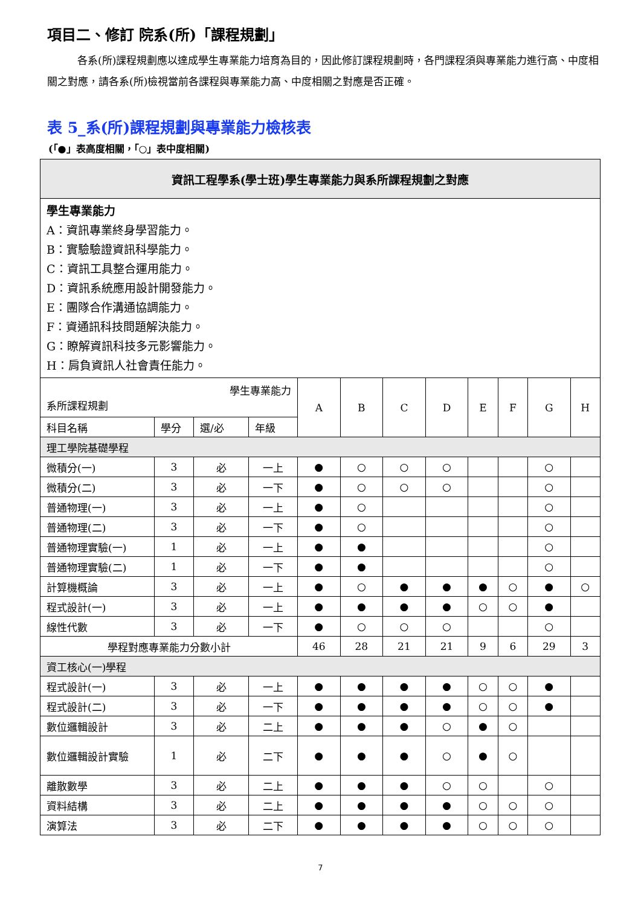項目二、修訂 院系(所)「課程規劃」
各系(所)課程規劃應以達成學生專業能力培育為目的，因此修訂課程規劃時，各門課程須與專業能力進行高、中度相關之對應，請各系(所)檢視當前各課程與專業能力高、中度相關之對應是否正確。
表 5_系(所)課程規劃與專業能力檢核表
(「●」表高度相關，「○」表中度相關)
| 資訊工程學系(學士班)學生專業能力與系所課程規劃之對應 | | | | | | | | | | | |
| --- | --- | --- | --- | --- | --- | --- | --- | --- | --- | --- | --- |
| 學生專業能力 A：資訊專業終身學習能力。 B：實驗驗證資訊科學能力。 C：資訊工具整合運用能力。 D：資訊系統應用設計開發能力。 E：團隊合作溝通協調能力。 F：資通訊科技問題解決能力。 G：瞭解資訊科技多元影響能力。 H：肩負資訊人社會責任能力。 | | | | | | | | | | | |
| 學生專業能力 系所課程規劃 | | | | A | B | C | D | E | F | G | H |
| 科目名稱 | 學分 | 選/必 | 年級 | | | | | | | | |
| 理工學院基礎學程 | | | | | | | | | | | |
| 微積分(一) | 3 | 必 | 一上 | ● | ○ | ○ | ○ | | | ○ | |
| 微積分(二) | 3 | 必 | 一下 | ● | ○ | ○ | ○ | | | ○ | |
| 普通物理(一) | 3 | 必 | 一上 | ● | ○ | | | | | ○ | |
| 普通物理(二) | 3 | 必 | 一下 | ● | ○ | | | | | ○ | |
| 普通物理實驗(一) | 1 | 必 | 一上 | ● | ● | | | | | ○ | |
| 普通物理實驗(二) | 1 | 必 | 一下 | ● | ● | | | | | ○ | |
| 計算機概論 | 3 | 必 | 一上 | ● | ○ | ● | ● | ● | ○ | ● | ○ |
| 程式設計(一) | 3 | 必 | 一上 | ● | ● | ● | ● | ○ | ○ | ● | |
| 線性代數 | 3 | 必 | 一下 | ● | ○ | ○ | ○ | | | ○ | |
| 學程對應專業能力分數小計 | | | | 46 | 28 | 21 | 21 | 9 | 6 | 29 | 3 |
| 資工核心(一)學程 | | | | | | | | | | | |
| 程式設計(一) | 3 | 必 | 一上 | ● | ● | ● | ● | ○ | ○ | ● | |
| 程式設計(二) | 3 | 必 | 一下 | ● | ● | ● | ● | ○ | ○ | ● | |
| 數位邏輯設計 | 3 | 必 | 二上 | ● | ● | ● | ○ | ● | ○ | | |
| 數位邏輯設計實驗 | 1 | 必 | 二下 | ● | ● | ● | ○ | ● | ○ | | |
| 離散數學 | 3 | 必 | 二上 | ● | ● | ● | ○ | ○ | | ○ | |
| 資料結構 | 3 | 必 | 二上 | ● | ● | ● | ● | ○ | ○ | ○ | |
| 演算法 | 3 | 必 | 二下 | ● | ● | ● | ● | ○ | ○ | ○ | |
7